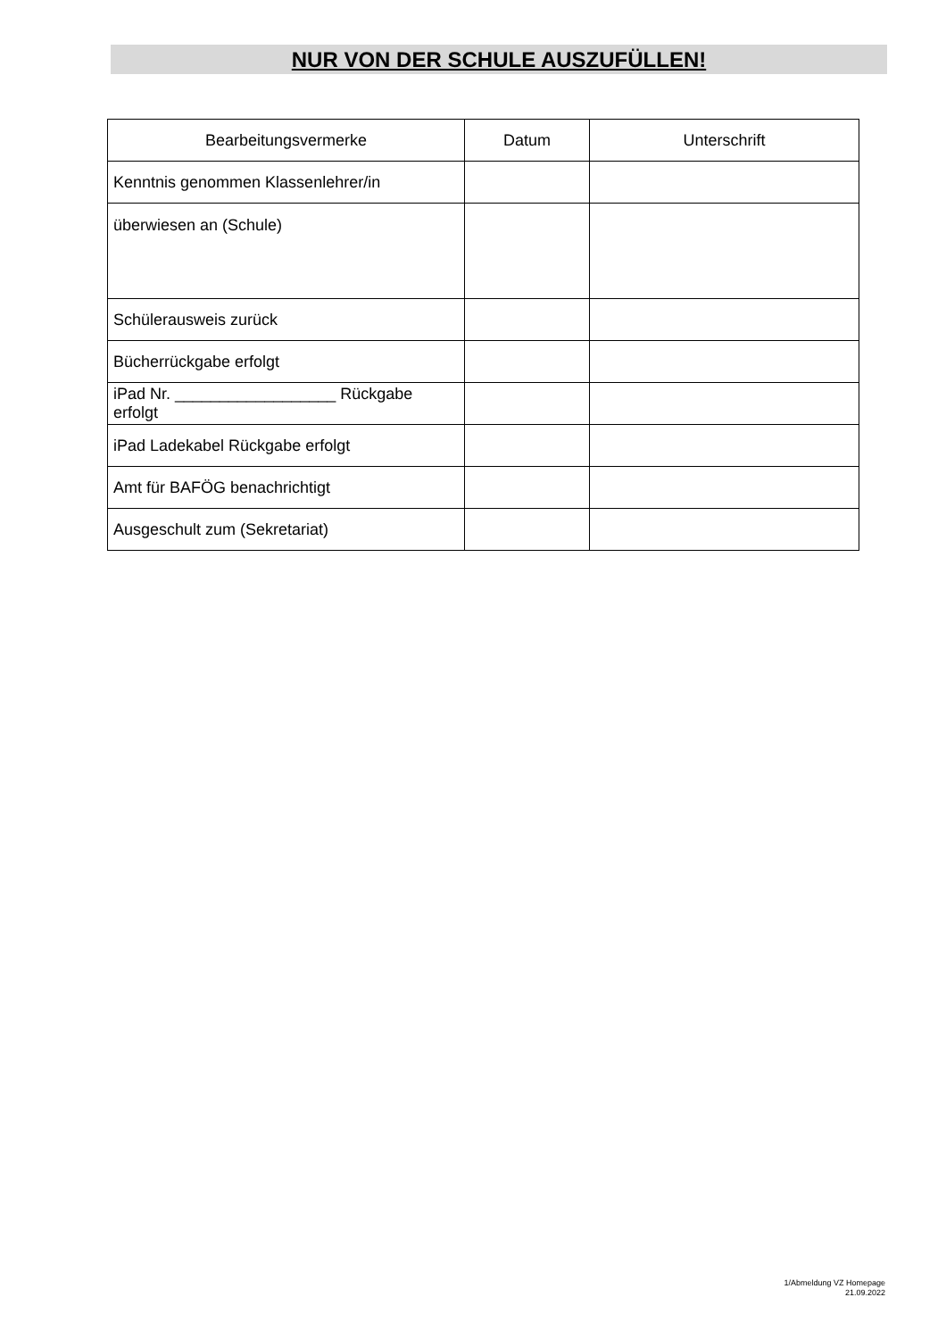NUR VON DER SCHULE AUSZUFÜLLEN!
| Bearbeitungsvermerke | Datum | Unterschrift |
| --- | --- | --- |
| Kenntnis genommen Klassenlehrer/in | | |
| überwiesen an (Schule) | | |
| Schülerausweis zurück | | |
| Bücherrückgabe erfolgt | | |
| iPad Nr. __________________ Rückgabe erfolgt | | |
| iPad Ladekabel Rückgabe erfolgt | | |
| Amt für BAFÖG benachrichtigt | | |
| Ausgeschult zum (Sekretariat) | | |
1/Abmeldung VZ Homepage
21.09.2022